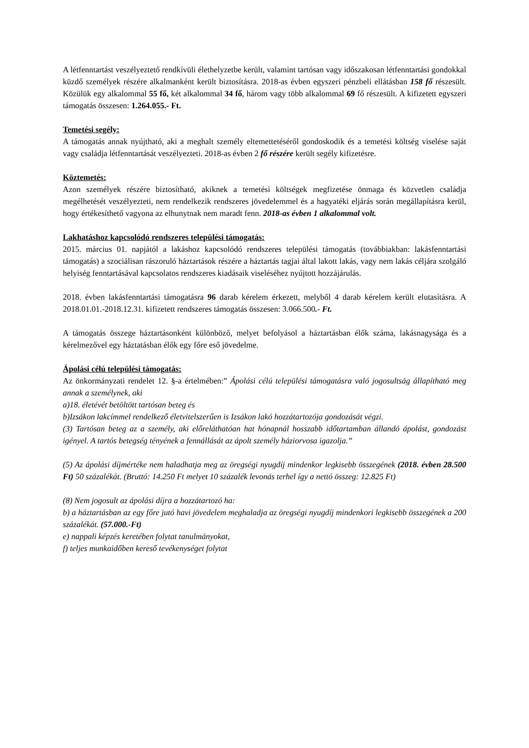A létfenntartást veszélyeztető rendkívüli élethelyzetbe került, valamint tartósan vagy időszakosan létfenntartási gondokkal küzdő személyek részére alkalmanként került biztosításra. 2018-as évben egyszeri pénzbeli ellátásban 158 fő részesült. Közülük egy alkalommal 55 fő, két alkalommal 34 fő, három vagy több alkalommal 69 fő részesült. A kifizetett egyszeri támogatás összesen: 1.264.055.- Ft.
Temetési segély:
A támogatás annak nyújtható, aki a meghalt személy eltemettetéséről gondoskodik és a temetési költség viselése saját vagy családja létfenntartását veszélyezteti. 2018-as évben 2 fő részére került segély kifizetésre.
Köztemetés:
Azon személyek részére biztosítható, akiknek a temetési költségek megfizetése önmaga és közvetlen családja megélhetését veszélyezteti, nem rendelkezik rendszeres jövedelemmel és a hagyatéki eljárás során megállapításra kerül, hogy értékesíthető vagyona az elhunytnak nem maradt fenn. 2018-as évben 1 alkalommal volt.
Lakhatáshoz kapcsolódó rendszeres települési támogatás:
2015. március 01. napjától a lakáshoz kapcsolódó rendszeres települési támogatás (továbbiakban: lakásfenntartási támogatás) a szociálisan rászoruló háztartások részére a háztartás tagjai által lakott lakás, vagy nem lakás céljára szolgáló helyiség fenntartásával kapcsolatos rendszeres kiadásaik viseléséhez nyújtott hozzájárulás.
2018. évben lakásfenntartási támogatásra 96 darab kérelem érkezett, melyből 4 darab kérelem került elutasításra. A 2018.01.01.-2018.12.31. kifizetett rendszeres támogatás összesen: 3.066.500.- Ft.
A támogatás összege háztartásonként különböző, melyet befolyásol a háztartásban élők száma, lakásnagysága és a kérelmezővel egy háztatásban élők egy főre eső jövedelme.
Ápolási célú települési támogatás:
Az önkormányzati rendelet 12. §-a értelmében:” Ápolási célú települési támogatásra való jogosultság állapítható meg annak a személynek, aki
a)18. életévét betöltött tartósan beteg és
b)Izsákon lakcímmel rendelkező életvitelszerűen is Izsákon lakó hozzátartozója gondozását végzi.
(3) Tartósan beteg az a személy, aki előreláthatóan hat hónapnál hosszabb időtartamban állandó ápolást, gondozást igényel. A tartós betegség tényének a fennállását az ápolt személy háziorvosa igazolja.”
(5) Az ápolási díjmértéke nem haladhatja meg az öregségi nyugdíj mindenkor legkisebb összegének (2018. évben 28.500 Ft) 50 százalékát. (Bruttó: 14.250 Ft melyet 10 százalék levonás terhel így a nettó összeg: 12.825 Ft)
(8) Nem jogosult az ápolási díjra a hozzátartozó ha:
b) a háztartásban az egy főre jutó havi jövedelem meghaladja az öregségi nyugdíj mindenkori legkisebb összegének a 200 százalékát. (57.000.-Ft)
e) nappali képzés keretében folytat tanulmányokat,
f) teljes munkaidőben kereső tevékenységet folytat